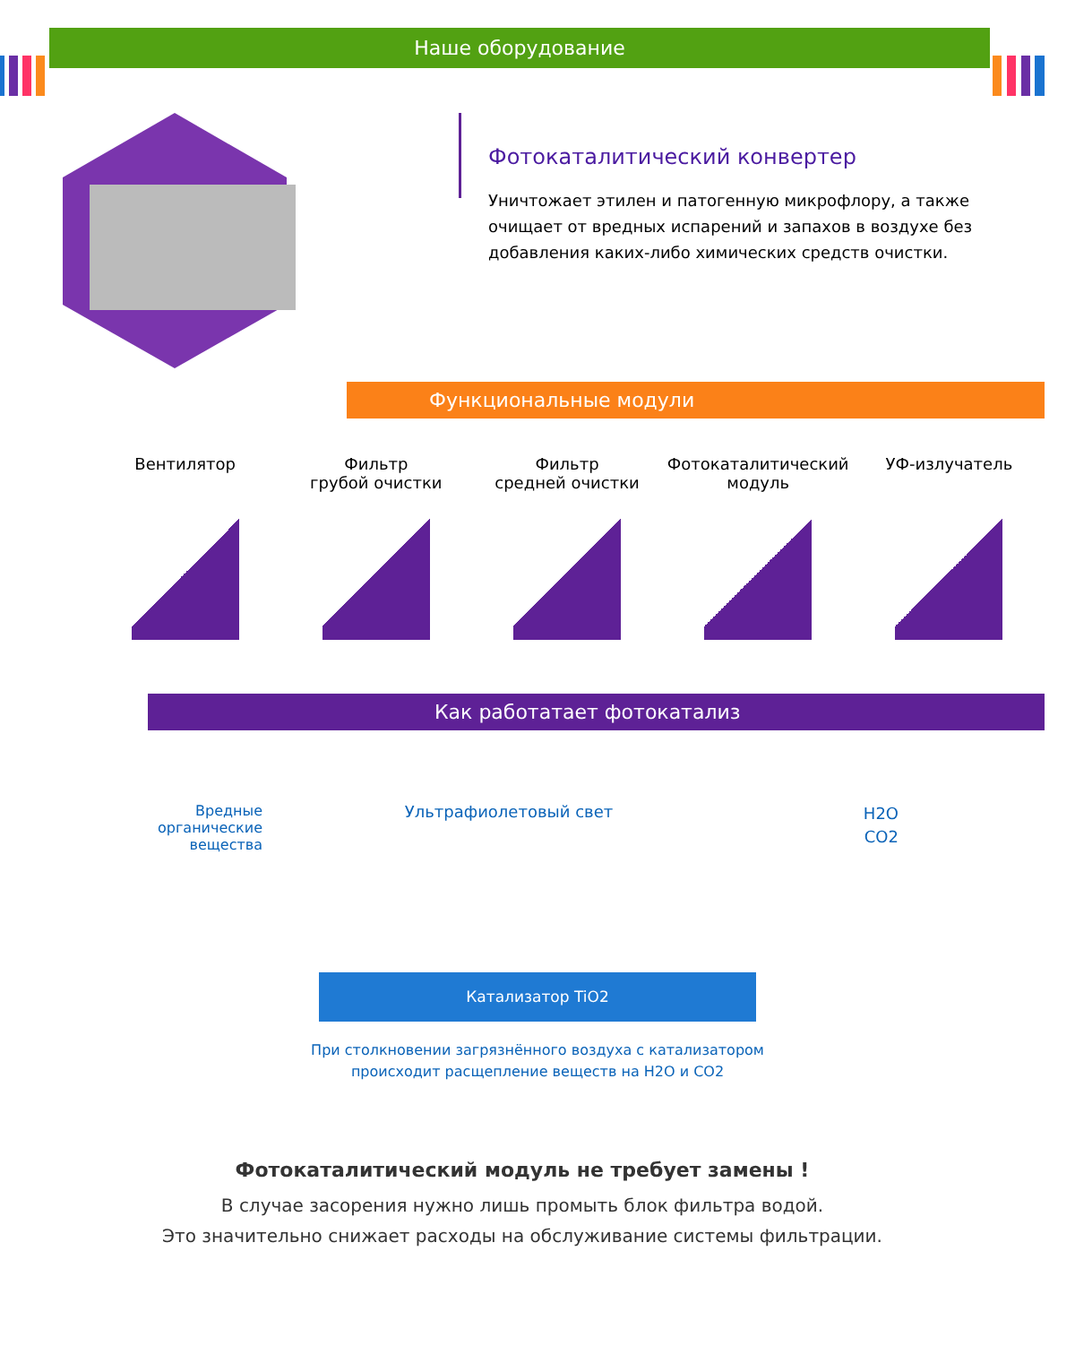Наше оборудование
Фотокаталитический конвертер
Уничтожает этилен и патогенную микрофлору, а также очищает от вредных испарений и запахов в воздухе без добавления каких-либо химических средств очистки.
Функциональные модули
Вентилятор
Фильтр
грубой очистки
Фильтр
средней очистки
Фотокаталитический
модуль
УФ-излучатель
Как работатает фотокатализ
Вредные
органические
вещества
Ультрафиолетовый свет
H2O
CO2
Катализатор TiO2
При столкновении загрязнённого воздуха с катализатором
происходит расщепление веществ на H2O и CO2
Фотокаталитический модуль не требует замены !
В случае засорения нужно лишь промыть блок фильтра водой.
Это значительно снижает расходы на обслуживание системы фильтрации.